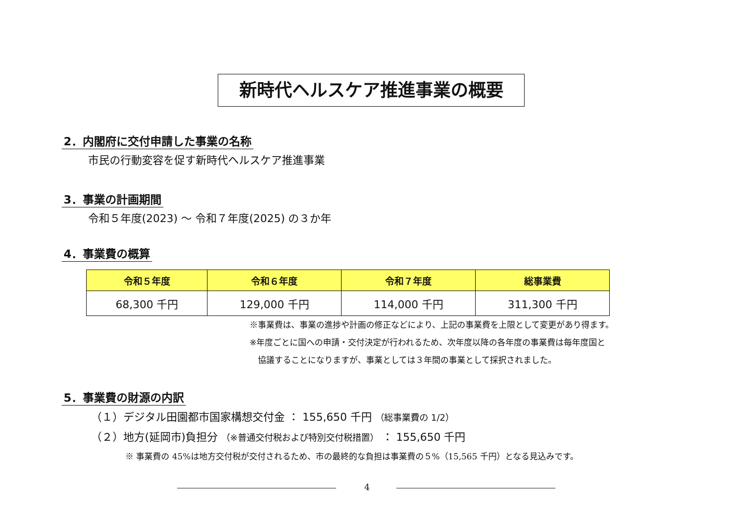新時代ヘルスケア推進事業の概要
2．内閣府に交付申請した事業の名称
市民の行動変容を促す新時代ヘルスケア推進事業
3．事業の計画期間
令和５年度(2023) ～ 令和７年度(2025) の３か年
4．事業費の概算
| 令和５年度 | 令和６年度 | 令和７年度 | 総事業費 |
| --- | --- | --- | --- |
| 68,300 千円 | 129,000 千円 | 114,000 千円 | 311,300 千円 |
※事業費は、事業の進捗や計画の修正などにより、上記の事業費を上限として変更があり得ます。
※年度ごとに国への申請・交付決定が行われるため、次年度以降の各年度の事業費は毎年度国と
　協議することになりますが、事業としては３年間の事業として採択されました。
5．事業費の財源の内訳
（１）デジタル田園都市国家構想交付金 ： 155,650 千円 （総事業費の 1/2）
（２）地方(延岡市)負担分 （※普通交付税および特別交付税措置） ： 155,650 千円
※ 事業費の 45%は地方交付税が交付されるため、市の最終的な負担は事業費の５%（15,565 千円）となる見込みです。
4